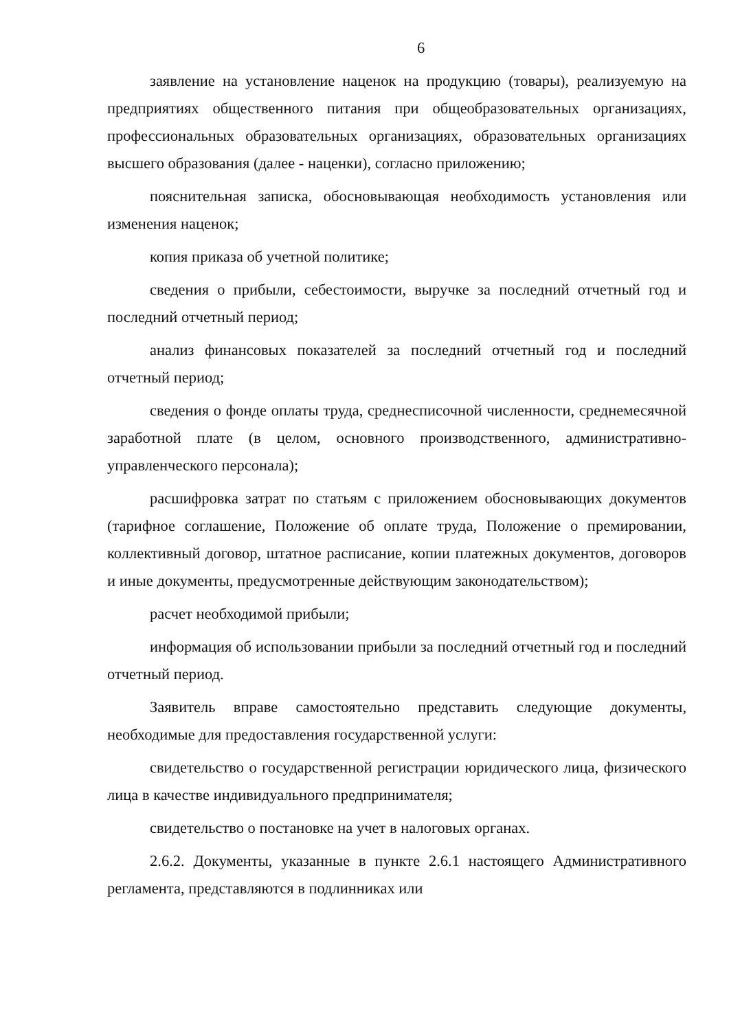6
заявление на установление наценок на продукцию (товары), реализуемую на предприятиях общественного питания при общеобразовательных организациях, профессиональных образовательных организациях, образовательных организациях высшего образования (далее - наценки), согласно приложению;
пояснительная записка, обосновывающая необходимость установления или изменения наценок;
копия приказа об учетной политике;
сведения о прибыли, себестоимости, выручке за последний отчетный год и последний отчетный период;
анализ финансовых показателей за последний отчетный год и последний отчетный период;
сведения о фонде оплаты труда, среднесписочной численности, среднемесячной заработной плате (в целом, основного производственного, административно-управленческого персонала);
расшифровка затрат по статьям с приложением обосновывающих документов (тарифное соглашение, Положение об оплате труда, Положение о премировании, коллективный договор, штатное расписание, копии платежных документов, договоров и иные документы, предусмотренные действующим законодательством);
расчет необходимой прибыли;
информация об использовании прибыли за последний отчетный год и последний отчетный период.
Заявитель вправе самостоятельно представить следующие документы, необходимые для предоставления государственной услуги:
свидетельство о государственной регистрации юридического лица, физического лица в качестве индивидуального предпринимателя;
свидетельство о постановке на учет в налоговых органах.
2.6.2. Документы, указанные в пункте 2.6.1 настоящего Административного регламента, представляются в подлинниках или